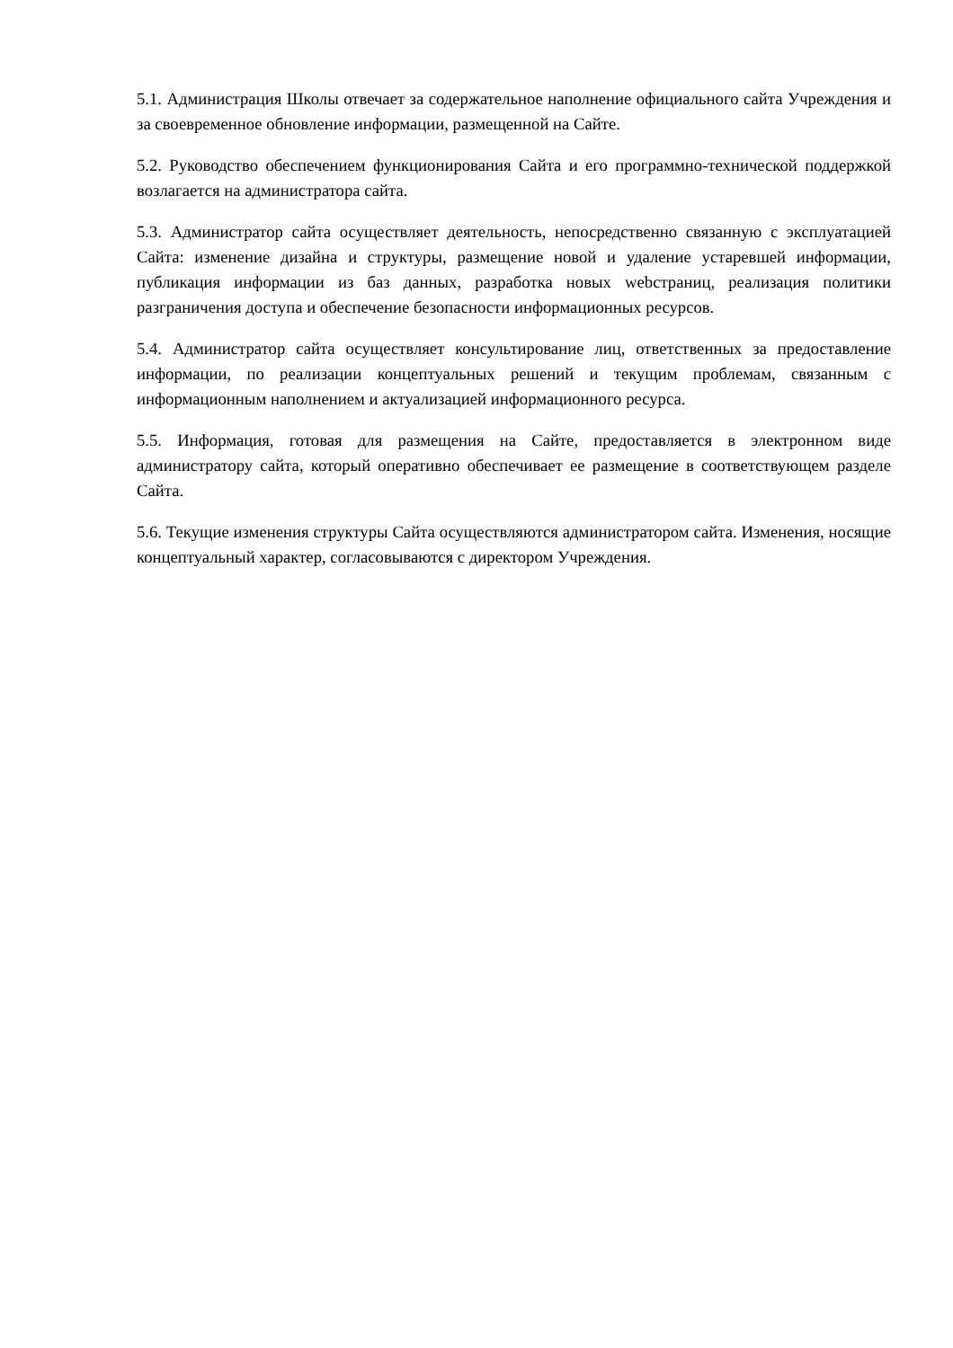5.1. Администрация Школы отвечает за содержательное наполнение официального сайта Учреждения и за своевременное обновление информации, размещенной на Сайте.
5.2. Руководство обеспечением функционирования Сайта и его программно-технической поддержкой возлагается на администратора сайта.
5.3. Администратор сайта осуществляет деятельность, непосредственно связанную с эксплуатацией Сайта: изменение дизайна и структуры, размещение новой и удаление устаревшей информации, публикация информации из баз данных, разработка новых webстраниц, реализация политики разграничения доступа и обеспечение безопасности информационных ресурсов.
5.4. Администратор сайта осуществляет консультирование лиц, ответственных за предоставление информации, по реализации концептуальных решений и текущим проблемам, связанным с информационным наполнением и актуализацией информационного ресурса.
5.5. Информация, готовая для размещения на Сайте, предоставляется в электронном виде администратору сайта, который оперативно обеспечивает ее размещение в соответствующем разделе Сайта.
5.6. Текущие изменения структуры Сайта осуществляются администратором сайта. Изменения, носящие концептуальный характер, согласовываются с директором Учреждения.